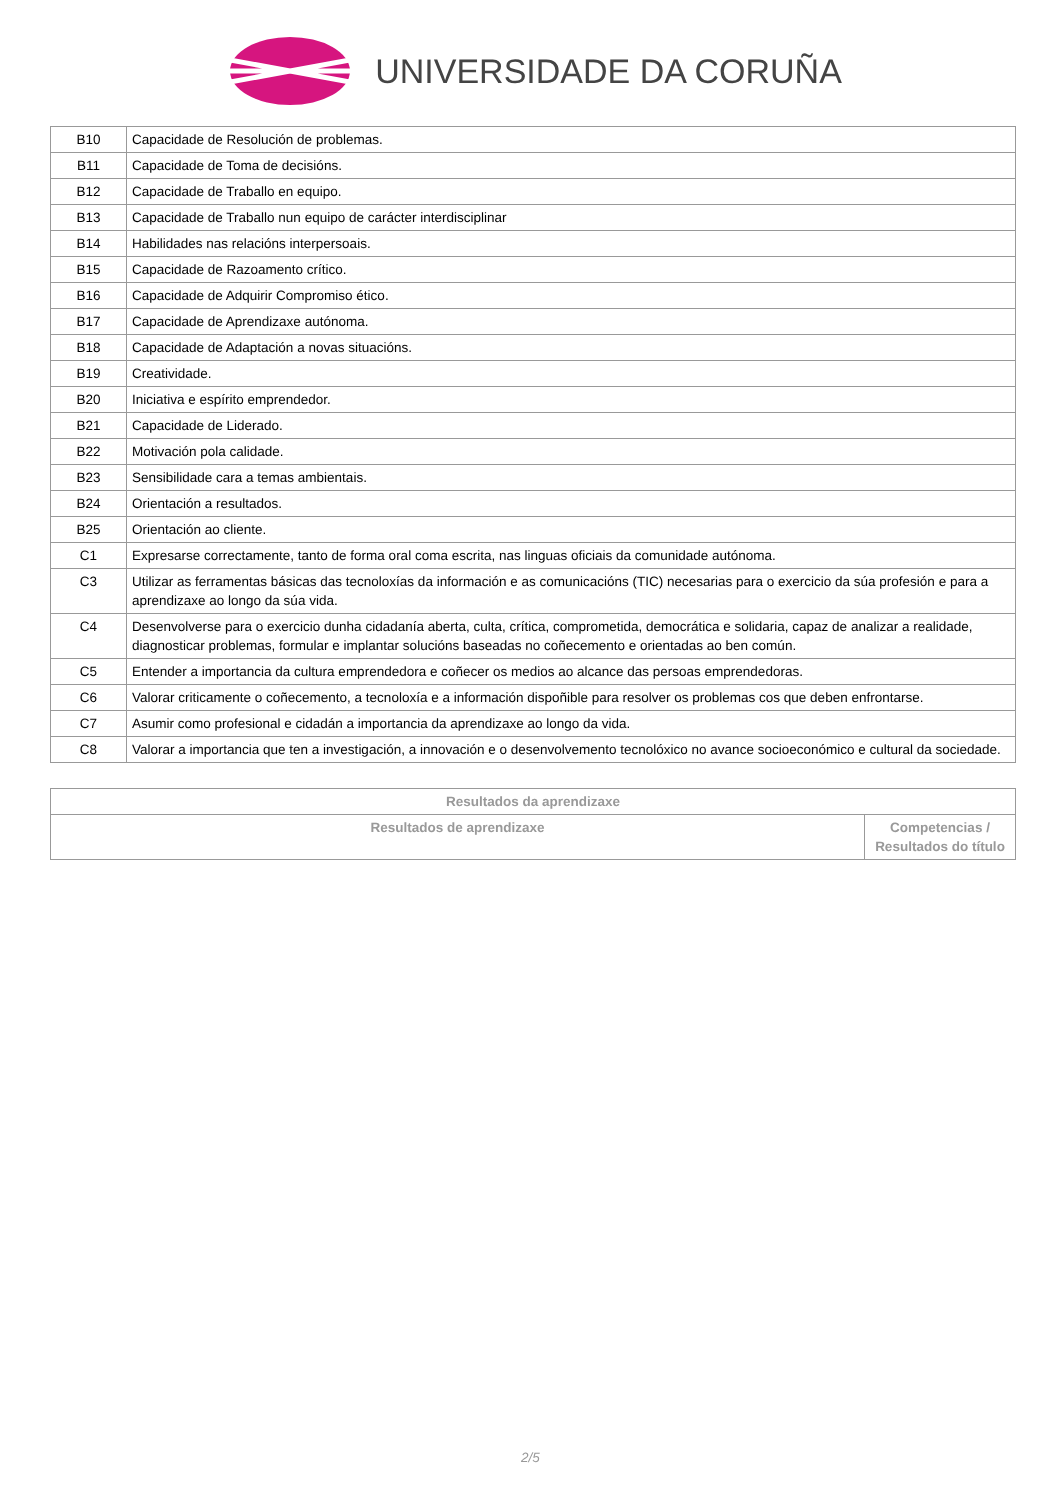UNIVERSIDADE DA CORUÑA
| B10 | Capacidade de Resolución de problemas. |
| B11 | Capacidade de Toma de decisións. |
| B12 | Capacidade de Traballo en equipo. |
| B13 | Capacidade de Traballo nun equipo de carácter interdisciplinar |
| B14 | Habilidades nas relacións interpersoais. |
| B15 | Capacidade de Razoamento crítico. |
| B16 | Capacidade de Adquirir Compromiso ético. |
| B17 | Capacidade de Aprendizaxe autónoma. |
| B18 | Capacidade de Adaptación a novas situacións. |
| B19 | Creatividade. |
| B20 | Iniciativa e espírito emprendedor. |
| B21 | Capacidade de Liderado. |
| B22 | Motivación pola calidade. |
| B23 | Sensibilidade cara a temas ambientais. |
| B24 | Orientación a resultados. |
| B25 | Orientación ao cliente. |
| C1 | Expresarse correctamente, tanto de forma oral coma escrita, nas linguas oficiais da comunidade autónoma. |
| C3 | Utilizar as ferramentas básicas das tecnoloxías da información e as comunicacións (TIC) necesarias para o exercicio da súa profesión e para a aprendizaxe ao longo da súa vida. |
| C4 | Desenvolverse para o exercicio dunha cidadanía aberta, culta, crítica, comprometida, democrática e solidaria, capaz de analizar a realidade, diagnosticar problemas, formular e implantar solucións baseadas no coñecemento e orientadas ao ben común. |
| C5 | Entender a importancia da cultura emprendedora e coñecer os medios ao alcance das persoas emprendedoras. |
| C6 | Valorar criticamente o coñecemento, a tecnoloxía e a información dispoñible para resolver os problemas cos que deben enfrontarse. |
| C7 | Asumir como profesional e cidadán a importancia da aprendizaxe ao longo da vida. |
| C8 | Valorar a importancia que ten a investigación, a innovación e o desenvolvemento tecnolóxico no avance socioeconómico e cultural da sociedade. |
| Resultados da aprendizaxe | |
| --- | --- |
| Resultados de aprendizaxe | Competencias / Resultados do título |
2/5